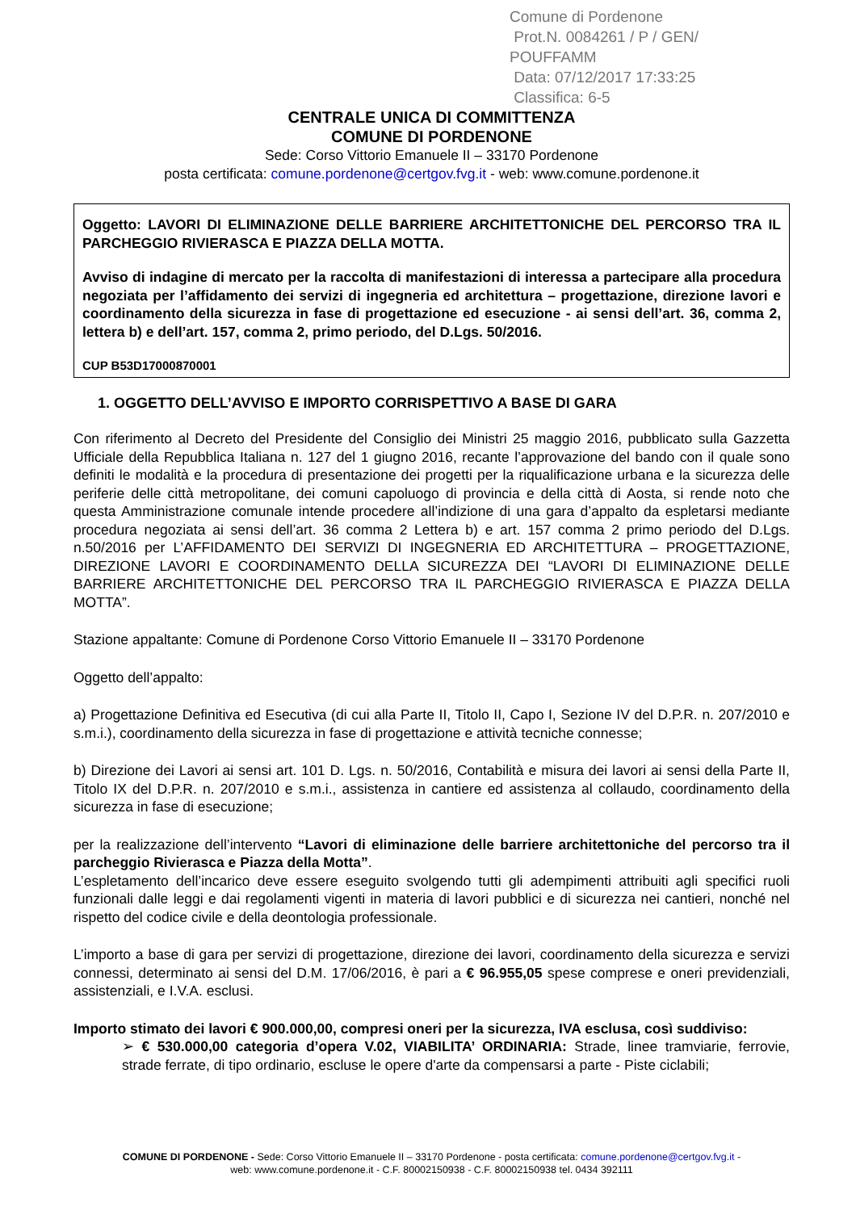Comune di Pordenone
Prot.N. 0084261 / P / GEN/ POUFFAMM
Data: 07/12/2017 17:33:25
Classifica: 6-5
CENTRALE UNICA DI COMMITTENZA
COMUNE DI PORDENONE
Sede: Corso Vittorio Emanuele II – 33170 Pordenone
posta certificata: comune.pordenone@certgov.fvg.it - web: www.comune.pordenone.it
Oggetto: LAVORI DI ELIMINAZIONE DELLE BARRIERE ARCHITETTONICHE DEL PERCORSO TRA IL PARCHEGGIO RIVIERASCA E PIAZZA DELLA MOTTA.
Avviso di indagine di mercato per la raccolta di manifestazioni di interessa a partecipare alla procedura negoziata per l’affidamento dei servizi di ingegneria ed architettura – progettazione, direzione lavori e coordinamento della sicurezza in fase di progettazione ed esecuzione - ai sensi dell’art. 36, comma 2, lettera b) e dell’art. 157, comma 2, primo periodo, del D.Lgs. 50/2016.
CUP B53D17000870001
1. OGGETTO DELL’AVVISO E IMPORTO CORRISPETTIVO A BASE DI GARA
Con riferimento al Decreto del Presidente del Consiglio dei Ministri 25 maggio 2016, pubblicato sulla Gazzetta Ufficiale della Repubblica Italiana n. 127 del 1 giugno 2016, recante l’approvazione del bando con il quale sono definiti le modalità e la procedura di presentazione dei progetti per la riqualificazione urbana e la sicurezza delle periferie delle città metropolitane, dei comuni capoluogo di provincia e della città di Aosta, si rende noto che questa Amministrazione comunale intende procedere all’indizione di una gara d’appalto da espletarsi mediante procedura negoziata ai sensi dell’art. 36 comma 2 Lettera b) e art. 157 comma 2 primo periodo del D.Lgs. n.50/2016 per L’AFFIDAMENTO DEI SERVIZI DI INGEGNERIA ED ARCHITETTURA – PROGETTAZIONE, DIREZIONE LAVORI E COORDINAMENTO DELLA SICUREZZA DEI “LAVORI DI ELIMINAZIONE DELLE BARRIERE ARCHITETTONICHE DEL PERCORSO TRA IL PARCHEGGIO RIVIERASCA E PIAZZA DELLA MOTTA”.
Stazione appaltante: Comune di Pordenone Corso Vittorio Emanuele II – 33170 Pordenone
Oggetto dell’appalto:
a) Progettazione Definitiva ed Esecutiva (di cui alla Parte II, Titolo II, Capo I, Sezione IV del D.P.R. n. 207/2010 e s.m.i.), coordinamento della sicurezza in fase di progettazione e attività tecniche connesse;
b) Direzione dei Lavori ai sensi art. 101 D. Lgs. n. 50/2016, Contabilità e misura dei lavori ai sensi della Parte II, Titolo IX del D.P.R. n. 207/2010 e s.m.i., assistenza in cantiere ed assistenza al collaudo, coordinamento della sicurezza in fase di esecuzione;
per la realizzazione dell’intervento “Lavori di eliminazione delle barriere architettoniche del percorso tra il parcheggio Rivierasca e Piazza della Motta”.
L’espletamento dell’incarico deve essere eseguito svolgendo tutti gli adempimenti attribuiti agli specifici ruoli funzionali dalle leggi e dai regolamenti vigenti in materia di lavori pubblici e di sicurezza nei cantieri, nonché nel rispetto del codice civile e della deontologia professionale.
L’importo a base di gara per servizi di progettazione, direzione dei lavori, coordinamento della sicurezza e servizi connessi, determinato ai sensi del D.M. 17/06/2016, è pari a € 96.955,05 spese comprese e oneri previdenziali, assistenziali, e I.V.A. esclusi.
Importo stimato dei lavori € 900.000,00, compresi oneri per la sicurezza, IVA esclusa, così suddiviso:
➢ € 530.000,00 categoria d’opera V.02, VIABILITA’ ORDINARIA: Strade, linee tramviarie, ferrovie, strade ferrate, di tipo ordinario, escluse le opere d'arte da compensarsi a parte - Piste ciclabili;
COMUNE DI PORDENONE - Sede: Corso Vittorio Emanuele II – 33170 Pordenone - posta certificata: comune.pordenone@certgov.fvg.it -
web: www.comune.pordenone.it - C.F. 80002150938 - C.F. 80002150938 tel. 0434 392111